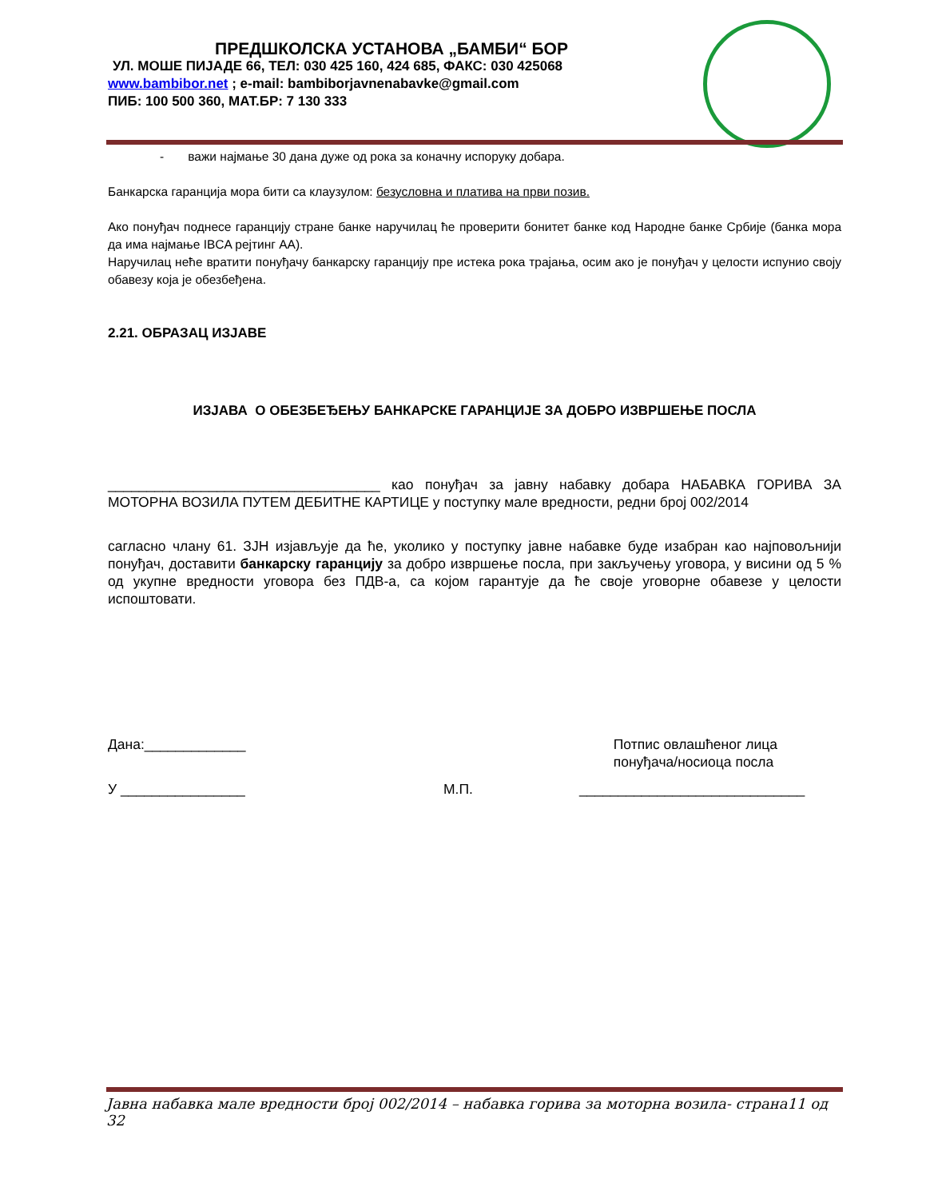ПРЕДШКОЛСКА УСТАНОВА „БАМБИ“ БОР
УЛ. МОШЕ ПИЈАДЕ 66, ТЕЛ: 030 425 160, 424 685, ФАКС: 030 425068
www.bambibor.net ; e-mail: bambiborjavnenabavke@gmail.com
ПИБ: 100 500 360, МАТ.БР: 7 130 333
- важи најмање 30 дана дуже од рока за коначну испоруку добара.
Банкарска гаранција мора бити са клаузулом: безусловна и платива на први позив.
Ако понуђач поднесе гаранцију стране банке наручилац ће проверити бонитет банке код Народне банке Србије (банка мора да има најмање IBCA рејтинг АА).
Наручилац неће вратити понуђачу банкарску гаранцију пре истека рока трајања, осим ако је понуђач у целости испунио своју обавезу која је обезбеђена.
2.21. ОБРАЗАЦ ИЗЈАВЕ
ИЗЈАВА О ОБЕЗБЕЂЕЊУ БАНКАРСКЕ ГАРАНЦИЈЕ ЗА ДОБРО ИЗВРШЕЊЕ ПОСЛА
___________________________________ као понуђач за јавну набавку добара НАБАВКА ГОРИВА ЗА МОТОРНА ВОЗИЛА ПУТЕМ ДЕБИТНЕ КАРТИЦЕ у поступку мале вредности, редни број 002/2014
сагласно члану 61. ЗЈН изјављује да ће, уколико у поступку јавне набавке буде изабран као најповољнији понуђач, доставити банкарску гаранцију за добро извршење посла, при закључењу уговора, у висини од 5 % од укупне вредности уговора без ПДВ-а, са којом гарантује да ће своје уговорне обавезе у целости испоштовати.
Дана:_____________ Потпис овлашћеног лица
понуђача/носиоца посла
У ________________ М.П. _____________________________
Јавна набавка мале вредности број 002/2014 – набавка горива за моторна возила- страна11 од 32